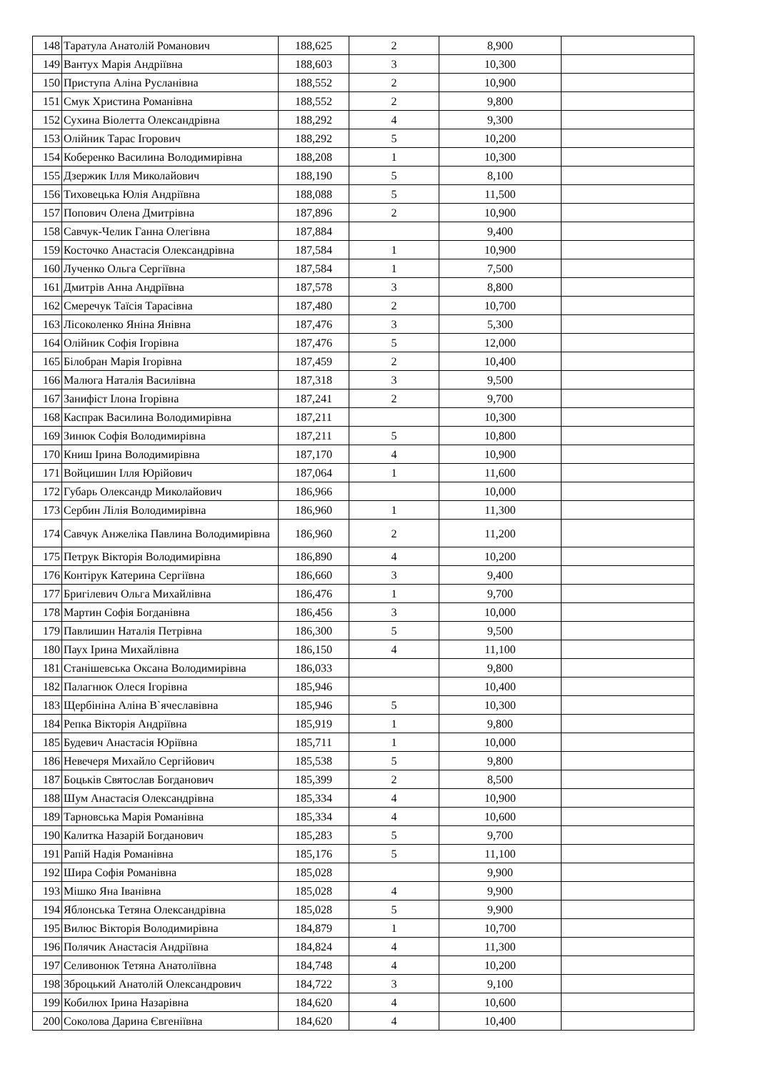| 148 | Таратула Анатолій Романович | 188,625 | 2 | 8,900 | |
| 149 | Вантух Марія Андріївна | 188,603 | 3 | 10,300 | |
| 150 | Приступа Аліна Русланівна | 188,552 | 2 | 10,900 | |
| 151 | Смук Христина Романівна | 188,552 | 2 | 9,800 | |
| 152 | Сухина Віолетта Олександрівна | 188,292 | 4 | 9,300 | |
| 153 | Олійник Тарас Ігорович | 188,292 | 5 | 10,200 | |
| 154 | Коберенко Василина Володимирівна | 188,208 | 1 | 10,300 | |
| 155 | Дзержик Ілля Миколайович | 188,190 | 5 | 8,100 | |
| 156 | Тиховецька Юлія Андріївна | 188,088 | 5 | 11,500 | |
| 157 | Попович Олена Дмитрівна | 187,896 | 2 | 10,900 | |
| 158 | Савчук-Челик Ганна Олегівна | 187,884 | | 9,400 | |
| 159 | Косточко Анастасія Олександрівна | 187,584 | 1 | 10,900 | |
| 160 | Лученко Ольга Сергіївна | 187,584 | 1 | 7,500 | |
| 161 | Дмитрів Анна Андріївна | 187,578 | 3 | 8,800 | |
| 162 | Смеречук Таїсія Тарасівна | 187,480 | 2 | 10,700 | |
| 163 | Лісоколенко Яніна Янівна | 187,476 | 3 | 5,300 | |
| 164 | Олійник Софія Ігорівна | 187,476 | 5 | 12,000 | |
| 165 | Білобран Марія Ігорівна | 187,459 | 2 | 10,400 | |
| 166 | Малюга Наталія Василівна | 187,318 | 3 | 9,500 | |
| 167 | Занифіст Ілона Ігорівна | 187,241 | 2 | 9,700 | |
| 168 | Каспрак Василина Володимирівна | 187,211 | | 10,300 | |
| 169 | Зинюк Софія Володимирівна | 187,211 | 5 | 10,800 | |
| 170 | Книш Ірина Володимирівна | 187,170 | 4 | 10,900 | |
| 171 | Войцишин Ілля Юрійович | 187,064 | 1 | 11,600 | |
| 172 | Губарь Олександр Миколайович | 186,966 | | 10,000 | |
| 173 | Сербин Лілія Володимирівна | 186,960 | 1 | 11,300 | |
| 174 | Савчук Анжеліка Павлина Володимирівна | 186,960 | 2 | 11,200 | |
| 175 | Петрук Вікторія Володимирівна | 186,890 | 4 | 10,200 | |
| 176 | Контірук Катерина Сергіївна | 186,660 | 3 | 9,400 | |
| 177 | Бригілевич Ольга Михайлівна | 186,476 | 1 | 9,700 | |
| 178 | Мартин Софія Богданівна | 186,456 | 3 | 10,000 | |
| 179 | Павлишин Наталія Петрівна | 186,300 | 5 | 9,500 | |
| 180 | Паух Ірина Михайлівна | 186,150 | 4 | 11,100 | |
| 181 | Станішевська Оксана Володимирівна | 186,033 | | 9,800 | |
| 182 | Палагнюк Олеся Ігорівна | 185,946 | | 10,400 | |
| 183 | Щербініна Аліна В`ячеславівна | 185,946 | 5 | 10,300 | |
| 184 | Репка Вікторія Андріївна | 185,919 | 1 | 9,800 | |
| 185 | Будевич Анастасія Юріївна | 185,711 | 1 | 10,000 | |
| 186 | Невечеря Михайло Сергійович | 185,538 | 5 | 9,800 | |
| 187 | Боцьків Святослав Богданович | 185,399 | 2 | 8,500 | |
| 188 | Шум Анастасія Олександрівна | 185,334 | 4 | 10,900 | |
| 189 | Тарновська Марія Романівна | 185,334 | 4 | 10,600 | |
| 190 | Калитка Назарій Богданович | 185,283 | 5 | 9,700 | |
| 191 | Рапій Надія Романівна | 185,176 | 5 | 11,100 | |
| 192 | Шира Софія Романівна | 185,028 | | 9,900 | |
| 193 | Мішко Яна Іванівна | 185,028 | 4 | 9,900 | |
| 194 | Яблонська Тетяна Олександрівна | 185,028 | 5 | 9,900 | |
| 195 | Вилюс Вікторія Володимирівна | 184,879 | 1 | 10,700 | |
| 196 | Полячик Анастасія Андріївна | 184,824 | 4 | 11,300 | |
| 197 | Селивонюк Тетяна Анатоліївна | 184,748 | 4 | 10,200 | |
| 198 | Зброцький Анатолій Олександрович | 184,722 | 3 | 9,100 | |
| 199 | Кобилюх Ірина Назарівна | 184,620 | 4 | 10,600 | |
| 200 | Соколова Дарина Євгеніївна | 184,620 | 4 | 10,400 | |